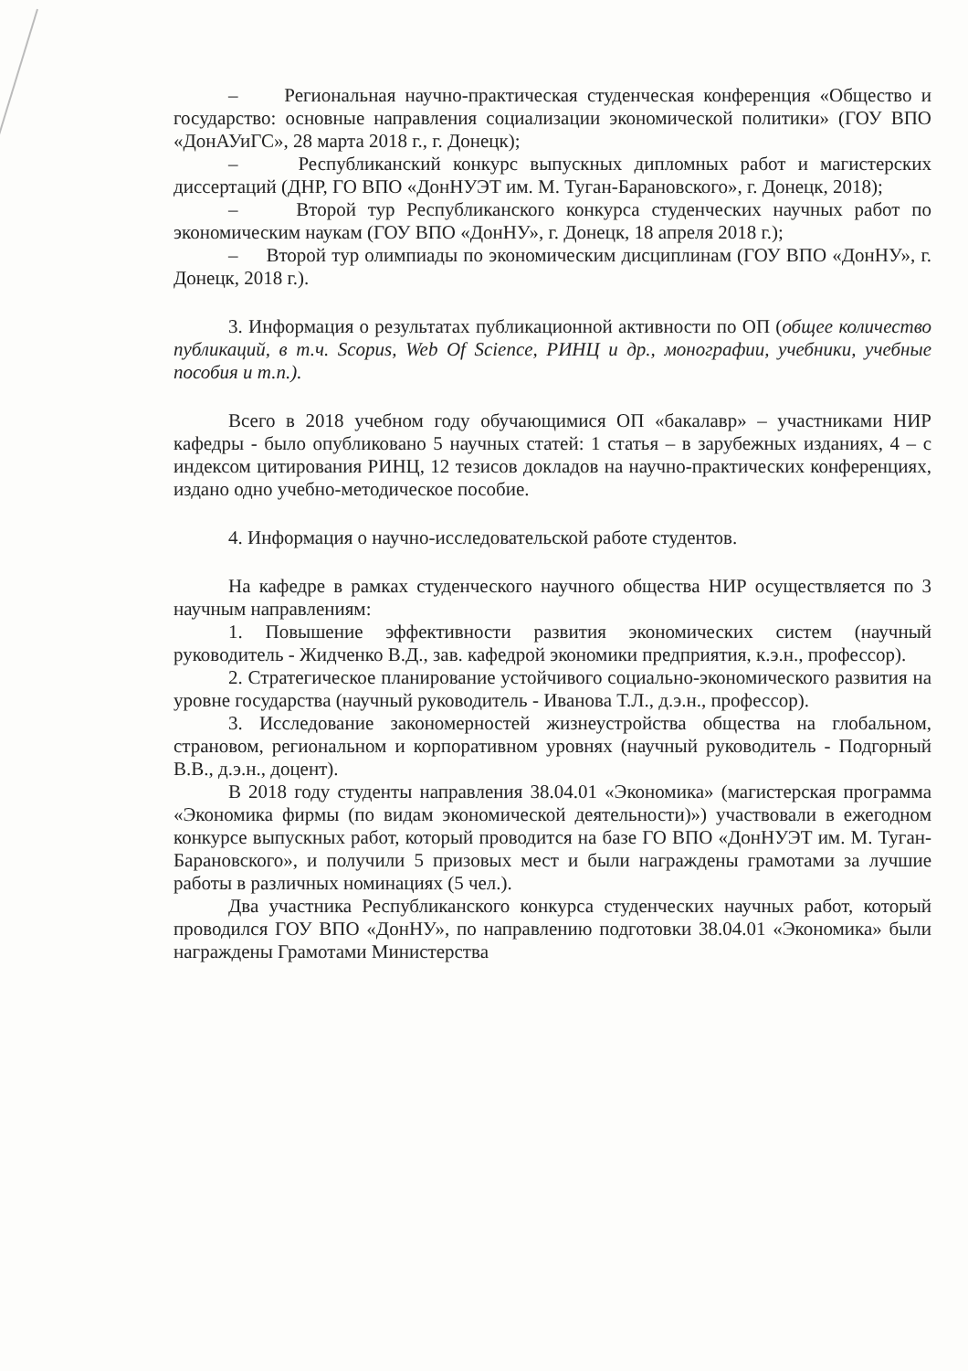– Региональная научно-практическая студенческая конференция «Общество и государство: основные направления социализации экономической политики» (ГОУ ВПО «ДонАУиГС», 28 марта 2018 г., г. Донецк);
– Республиканский конкурс выпускных дипломных работ и магистерских диссертаций (ДНР, ГО ВПО «ДонНУЭТ им. М. Туган-Барановского», г. Донецк, 2018);
– Второй тур Республиканского конкурса студенческих научных работ по экономическим наукам (ГОУ ВПО «ДонНУ», г. Донецк, 18 апреля 2018 г.);
– Второй тур олимпиады по экономическим дисциплинам (ГОУ ВПО «ДонНУ», г. Донецк, 2018 г.).
3. Информация о результатах публикационной активности по ОП (общее количество публикаций, в т.ч. Scopus, Web Of Science, РИНЦ и др., монографии, учебники, учебные пособия и т.п.).
Всего в 2018 учебном году обучающимися ОП «бакалавр» – участниками НИР кафедры - было опубликовано 5 научных статей: 1 статья – в зарубежных изданиях, 4 – с индексом цитирования РИНЦ, 12 тезисов докладов на научно-практических конференциях, издано одно учебно-методическое пособие.
4. Информация о научно-исследовательской работе студентов.
На кафедре в рамках студенческого научного общества НИР осуществляется по 3 научным направлениям:
1. Повышение эффективности развития экономических систем (научный руководитель - Жидченко В.Д., зав. кафедрой экономики предприятия, к.э.н., профессор).
2. Стратегическое планирование устойчивого социально-экономического развития на уровне государства (научный руководитель - Иванова Т.Л., д.э.н., профессор).
3. Исследование закономерностей жизнеустройства общества на глобальном, страновом, региональном и корпоративном уровнях (научный руководитель - Подгорный В.В., д.э.н., доцент).
В 2018 году студенты направления 38.04.01 «Экономика» (магистерская программа «Экономика фирмы (по видам экономической деятельности)») участвовали в ежегодном конкурсе выпускных работ, который проводится на базе ГО ВПО «ДонНУЭТ им. М. Туган-Барановского», и получили 5 призовых мест и были награждены грамотами за лучшие работы в различных номинациях (5 чел.).
Два участника Республиканского конкурса студенческих научных работ, который проводился ГОУ ВПО «ДонНУ», по направлению подготовки 38.04.01 «Экономика» были награждены Грамотами Министерства